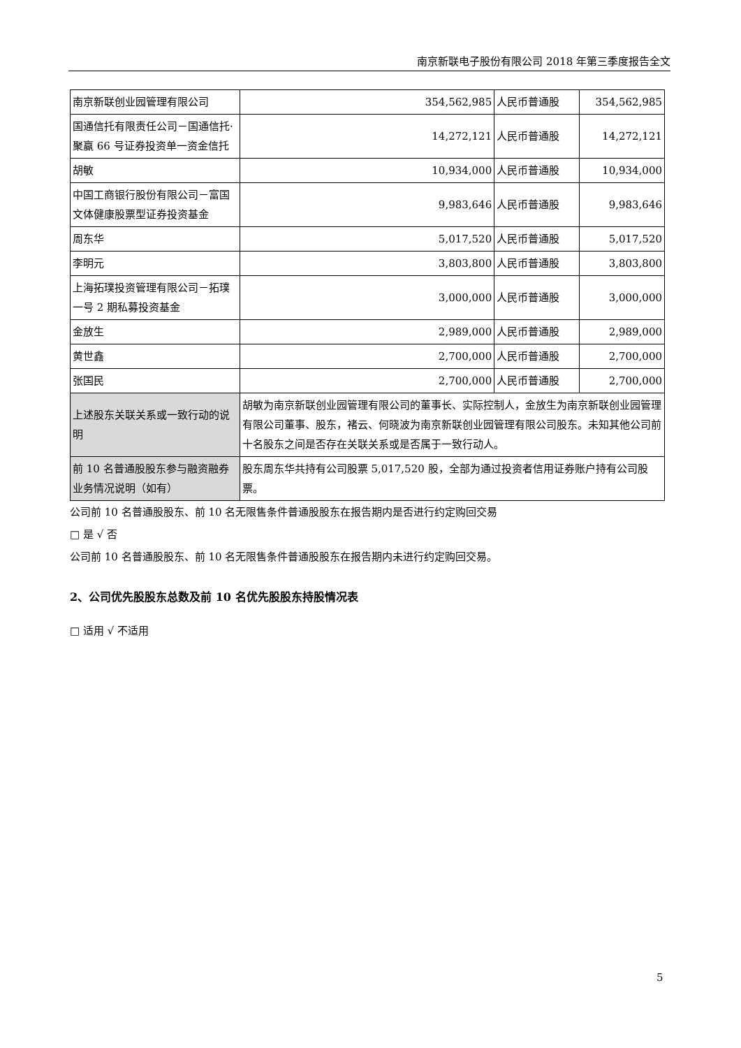南京新联电子股份有限公司 2018 年第三季度报告全文
| 南京新联创业园管理有限公司 | 354,562,985 | 人民币普通股 | 354,562,985 |
| 国通信托有限责任公司－国通信托·聚赢 66 号证券投资单一资金信托 | 14,272,121 | 人民币普通股 | 14,272,121 |
| 胡敏 | 10,934,000 | 人民币普通股 | 10,934,000 |
| 中国工商银行股份有限公司－富国文体健康股票型证券投资基金 | 9,983,646 | 人民币普通股 | 9,983,646 |
| 周东华 | 5,017,520 | 人民币普通股 | 5,017,520 |
| 李明元 | 3,803,800 | 人民币普通股 | 3,803,800 |
| 上海拓璞投资管理有限公司－拓璞一号 2 期私募投资基金 | 3,000,000 | 人民币普通股 | 3,000,000 |
| 金放生 | 2,989,000 | 人民币普通股 | 2,989,000 |
| 黄世鑫 | 2,700,000 | 人民币普通股 | 2,700,000 |
| 张国民 | 2,700,000 | 人民币普通股 | 2,700,000 |
| 上述股东关联关系或一致行动的说明 | 胡敏为南京新联创业园管理有限公司的董事长、实际控制人，金放生为南京新联创业园管理有限公司董事、股东，褚云、何晓波为南京新联创业园管理有限公司股东。未知其他公司前十名股东之间是否存在关联关系或是否属于一致行动人。 | | |
| 前 10 名普通股股东参与融资融券业务情况说明（如有） | 股东周东华共持有公司股票 5,017,520 股，全部为通过投资者信用证券账户持有公司股票。 | | |
公司前 10 名普通股股东、前 10 名无限售条件普通股股东在报告期内是否进行约定购回交易
□ 是 √ 否
公司前 10 名普通股股东、前 10 名无限售条件普通股股东在报告期内未进行约定购回交易。
2、公司优先股股东总数及前 10 名优先股股东持股情况表
□ 适用 √ 不适用
5